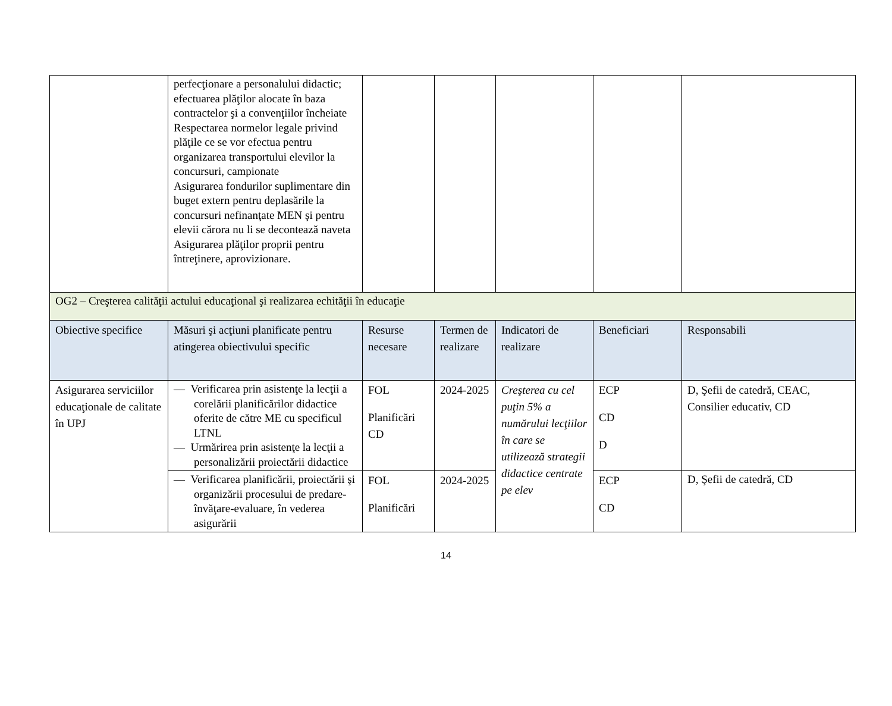| | perfecţionare a personalului didactic; efectuarea plăţilor alocate în baza contractelor şi a convenţiilor încheiate Respectarea normelor legale privind plăţile ce se vor efectua pentru organizarea transportului elevilor la concursuri, campionate Asigurarea fondurilor suplimentare din buget extern pentru deplasările la concursuri nefinanţate MEN şi pentru elevii cărora nu li se decontează naveta Asigurarea plăţilor proprii pentru întreţinere, aprovizionare. | | | | | |
| OG2 – Creşterea calităţii actului educaţional şi realizarea echităţii în educaţie | | | | | | |
| Obiective specifice | Măsuri şi acţiuni planificate pentru atingerea obiectivului specific | Resurse necesare | Termen de realizare | Indicatori de realizare | Beneficiari | Responsabili |
| Asigurarea serviciilor educaţionale de calitate în UPJ | — Verificarea prin asistenţe la lecţii a corelării planificărilor didactice oferite de către ME cu specificul LTNL — Urmărirea prin asistenţe la lecţii a personalizării proiectării didactice | FOL Planificări CD | 2024-2025 | Creşterea cu cel puţin 5% a numărului lecţiilor în care se utilizează strategii didactice centrate pe elev | ECP CD D | D, Şefii de catedră, CEAC, Consilier educativ, CD |
| | — Verificarea planificării, proiectării şi organizării procesului de predare-învăţare-evaluare, în vederea asigurării | FOL Planificări | 2024-2025 | | ECP CD | D, Şefii de catedră, CD |
14